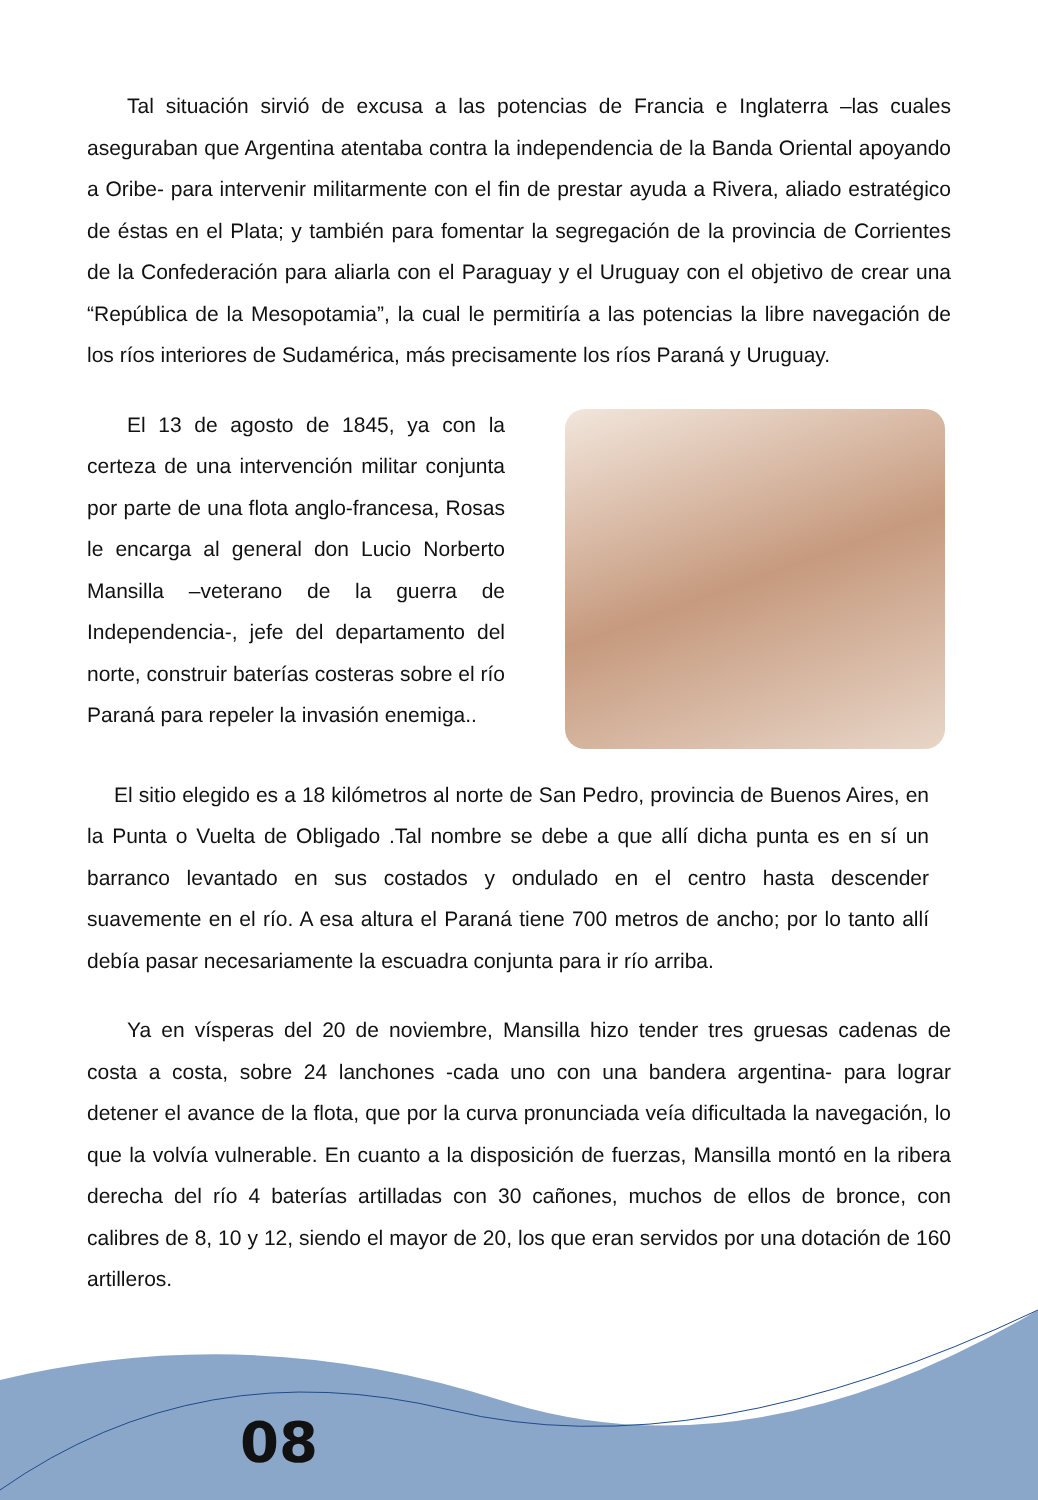Tal situación sirvió de excusa a las potencias de Francia e Inglaterra –las cuales aseguraban que Argentina atentaba contra la independencia de la Banda Oriental apoyando a Oribe- para intervenir militarmente con el fin de prestar ayuda a Rivera, aliado estratégico de éstas en el Plata; y también para fomentar la segregación de la provincia de Corrientes de la Confederación para aliarla con el Paraguay y el Uruguay con el objetivo de crear una “República de la Mesopotamia”, la cual le permitiría a las potencias la libre navegación de los ríos interiores de Sudamérica, más precisamente los ríos Paraná y Uruguay.
El 13 de agosto de 1845, ya con la certeza de una intervención militar conjunta por parte de una flota anglo-francesa, Rosas le encarga al general don Lucio Norberto Mansilla –veterano de la guerra de Independencia-, jefe del departamento del norte, construir baterías costeras sobre el río Paraná para repeler la invasión enemiga..
El sitio elegido es a 18 kilómetros al norte de San Pedro, provincia de Buenos Aires, en la Punta o Vuelta de Obligado .Tal nombre se debe a que allí dicha punta es en sí un barranco levantado en sus costados y ondulado en el centro hasta descender suavemente en el río. A esa altura el Paraná tiene 700 metros de ancho; por lo tanto allí debía pasar necesariamente la escuadra conjunta para ir río arriba.
Ya en vísperas del 20 de noviembre, Mansilla hizo tender tres gruesas cadenas de costa a costa, sobre 24 lanchones -cada uno con una bandera argentina- para lograr detener el avance de la flota, que por la curva pronunciada veía dificultada la navegación, lo que la volvía vulnerable. En cuanto a la disposición de fuerzas, Mansilla montó en la ribera derecha del río 4 baterías artilladas con 30 cañones, muchos de ellos de bronce, con calibres de 8, 10 y 12, siendo el mayor de 20, los que eran servidos por una dotación de 160 artilleros.
08